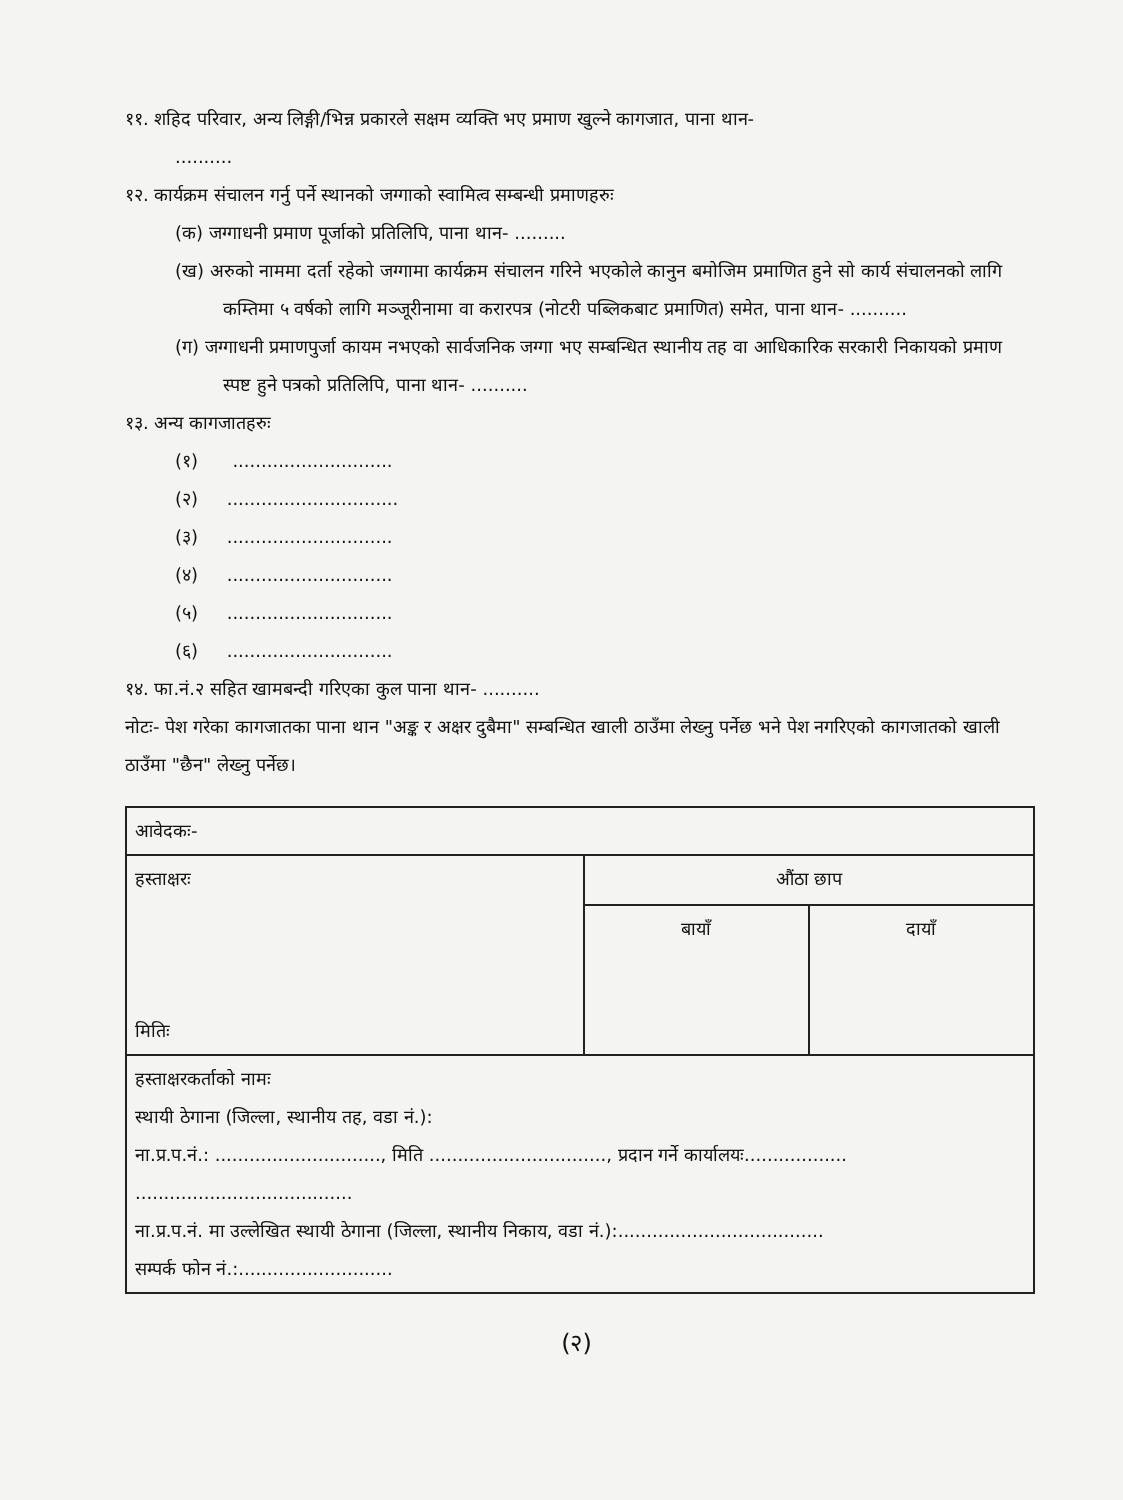११. शहिद परिवार, अन्य लिङ्गी/भिन्न प्रकारले सक्षम व्यक्ति भए प्रमाण खुल्ने कागजात, पाना थान-
..........
१२. कार्यक्रम संचालन गर्नु पर्ने स्थानको जग्गाको स्वामित्व सम्बन्धी प्रमाणहरुः
(क) जग्गाधनी प्रमाण पूर्जाको प्रतिलिपि, पाना थान- .........
(ख) अरुको नाममा दर्ता रहेको जग्गामा कार्यक्रम संचालन गरिने भएकोले कानुन बमोजिम प्रमाणित हुने सो कार्य संचालनको लागि कम्तिमा ५ वर्षको लागि मञ्जूरीनामा वा करारपत्र (नोटरी पब्लिकबाट प्रमाणित) समेत, पाना थान- ..........
(ग) जग्गाधनी प्रमाणपुर्जा कायम नभएको सार्वजनिक जग्गा भए सम्बन्धित स्थानीय तह वा आधिकारिक सरकारी निकायको प्रमाण स्पष्ट हुने पत्रको प्रतिलिपि, पाना थान- ..........
१३. अन्य कागजातहरुः
(१) ............................
(२) ..............................
(३) .............................
(४) .............................
(५) .............................
(६) .............................
१४. फा.नं.२ सहित खामबन्दी गरिएका कुल पाना थान- ..........
नोटः- पेश गरेका कागजातका पाना थान "अङ्क र अक्षर दुबैमा" सम्बन्धित खाली ठाउँमा लेख्नु पर्नेछ भने पेश नगरिएको कागजातको खाली ठाउँमा "छैन" लेख्नु पर्नेछ।
| आवेदकः- | | |
| हस्ताक्षरः मितिः | औंठा छाप | |
| | बायाँ | दायाँ |
| हस्ताक्षरकर्ताको नामः स्थायी ठेगाना (जिल्ला, स्थानीय तह, वडा नं.): ना.प्र.प.नं.: ............................., मिति ..............................., प्रदान गर्ने कार्यालयः.................. ...................................... ना.प्र.प.नं. मा उल्लेखित स्थायी ठेगाना (जिल्ला, स्थानीय निकाय, वडा नं.):.................................... सम्पर्क फोन नं.:........................... | | |
(२)